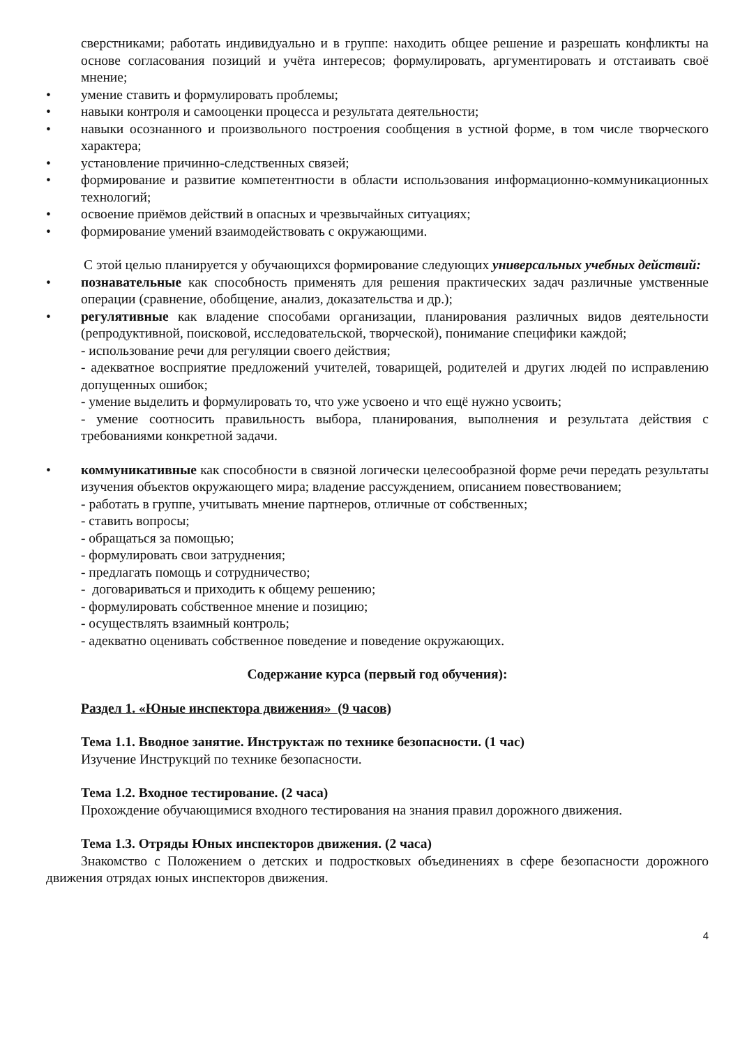сверстниками; работать индивидуально и в группе: находить общее решение и разрешать конфликты на основе согласования позиций и учёта интересов; формулировать, аргументировать и отстаивать своё мнение;
• умение ставить и формулировать проблемы;
• навыки контроля и самооценки процесса и результата деятельности;
• навыки осознанного и произвольного построения сообщения в устной форме, в том числе творческого характера;
• установление причинно-следственных связей;
• формирование и развитие компетентности в области использования информационно-коммуникационных технологий;
• освоение приёмов действий в опасных и чрезвычайных ситуациях;
• формирование умений взаимодействовать с окружающими.
С этой целью планируется у обучающихся формирование следующих универсальных учебных действий:
• познавательные как способность применять для решения практических задач различные умственные операции (сравнение, обобщение, анализ, доказательства и др.);
• регулятивные как владение способами организации, планирования различных видов деятельности (репродуктивной, поисковой, исследовательской, творческой), понимание специфики каждой;
- использование речи для регуляции своего действия;
- адекватное восприятие предложений учителей, товарищей, родителей и других людей по исправлению допущенных ошибок;
- умение выделить и формулировать то, что уже усвоено и что ещё нужно усвоить;
- умение соотносить правильность выбора, планирования, выполнения и результата действия с требованиями конкретной задачи.
• коммуникативные как способности в связной логически целесообразной форме речи передать результаты изучения объектов окружающего мира; владение рассуждением, описанием повествованием;
- работать в группе, учитывать мнение партнеров, отличные от собственных;
- ставить вопросы;
- обращаться за помощью;
- формулировать свои затруднения;
- предлагать помощь и сотрудничество;
- договариваться и приходить к общему решению;
- формулировать собственное мнение и позицию;
- осуществлять взаимный контроль;
- адекватно оценивать собственное поведение и поведение окружающих.
Содержание курса (первый год обучения):
Раздел 1. «Юные инспектора движения» (9 часов)
Тема 1.1. Вводное занятие. Инструктаж по технике безопасности. (1 час)
Изучение Инструкций по технике безопасности.
Тема 1.2. Входное тестирование. (2 часа)
Прохождение обучающимися входного тестирования на знания правил дорожного движения.
Тема 1.3. Отряды Юных инспекторов движения. (2 часа)
Знакомство с Положением о детских и подростковых объединениях в сфере безопасности дорожного движения отрядах юных инспекторов движения.
4